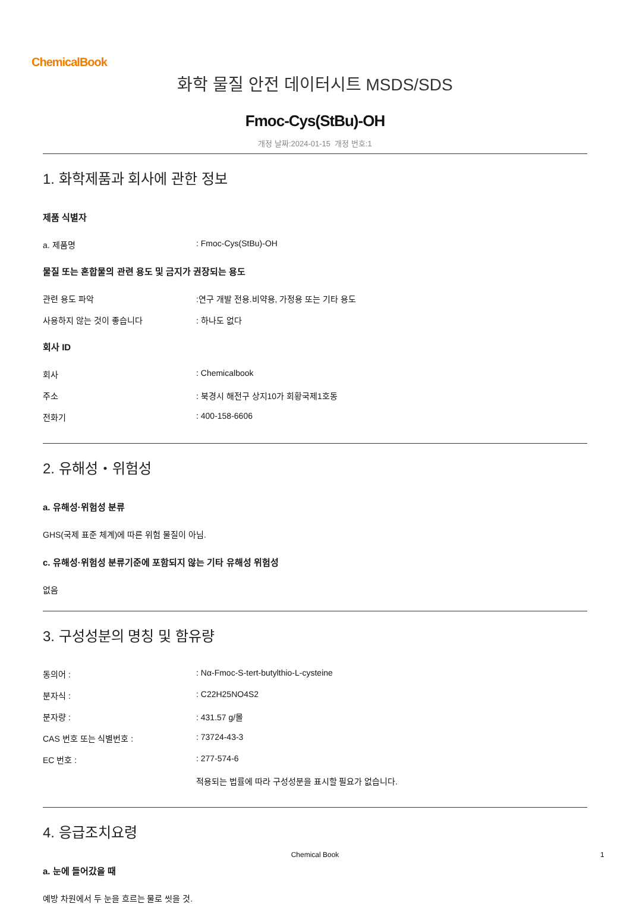ChemicalBook
화학 물질 안전 데이터시트 MSDS/SDS
Fmoc-Cys(StBu)-OH
개정 날짜:2024-01-15 개정 번호:1
1. 화학제품과 회사에 관한 정보
제품 식별자
a. 제품명: Fmoc-Cys(StBu)-OH
물질 또는 혼합물의 관련 용도 및 금지가 권장되는 용도
관련 용도 파악:연구 개발 전용.비약용, 가정용 또는 기타 용도
사용하지 않는 것이 좋습니다: 하나도 없다
회사 ID
회사: Chemicalbook
주소: 북경시 해전구 상지10가 회황국제1호동
전화기: 400-158-6606
2. 유해성・위험성
a. 유해성·위험성 분류
GHS(국제 표준 체계)에 따른 위험 물질이 아님.
c. 유해성·위험성 분류기준에 포함되지 않는 기타 유해성 위험성
없음
3. 구성성분의 명칭 및 함유량
동의어 :: Nα-Fmoc-S-tert-butylthio-L-cysteine
분자식 :: C22H25NO4S2
분자량 :: 431.57 g/몰
CAS 번호 또는 식별번호 :: 73724-43-3
EC 번호 :: 277-574-6
적용되는 법률에 따라 구성성분을 표시할 필요가 없습니다.
4. 응급조치요령
a. 눈에 들어갔을 때
예방 차원에서 두 눈을 흐르는 물로 씻을 것.
Chemical Book 1